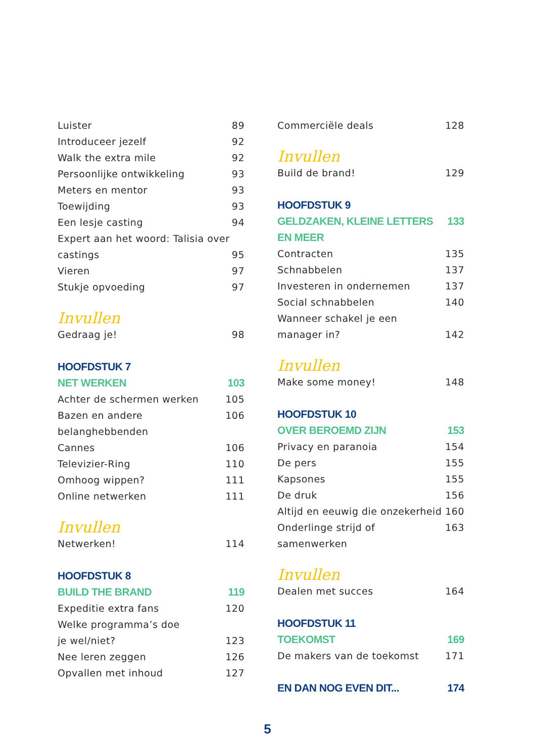Luister 89
Introduceer jezelf 92
Walk the extra mile 92
Persoonlijke ontwikkeling 93
Meters en mentor 93
Toewijding 93
Een lesje casting 94
Expert aan het woord: Talisia over
castings 95
Vieren 97
Stukje opvoeding 97
Invullen
Gedraag je! 98
HOOFDSTUK 7
NET WERKEN 103
Achter de schermen werken 105
Bazen en andere belanghebbenden 106
Cannes 106
Televizier-Ring 110
Omhoog wippen? 111
Online netwerken 111
Invullen
Netwerken! 114
HOOFDSTUK 8
BUILD THE BRAND 119
Expeditie extra fans 120
Welke programma’s doe
je wel/niet? 123
Nee leren zeggen 126
Opvallen met inhoud 127
Commerciële deals 128
Invullen
Build de brand! 129
HOOFDSTUK 9
GELDZAKEN, KLEINE LETTERS EN MEER 133
Contracten 135
Schnabbelen 137
Investeren in ondernemen 137
Social schnabbelen 140
Wanneer schakel je een
manager in? 142
Invullen
Make some money! 148
HOOFDSTUK 10
OVER BEROEMD ZIJN 153
Privacy en paranoia 154
De pers 155
Kapsones 155
De druk 156
Altijd en eeuwig die onzekerheid 160
Onderlinge strijd of samenwerken 163
Invullen
Dealen met succes 164
HOOFDSTUK 11
TOEKOMST 169
De makers van de toekomst 171
EN DAN NOG EVEN DIT... 174
5